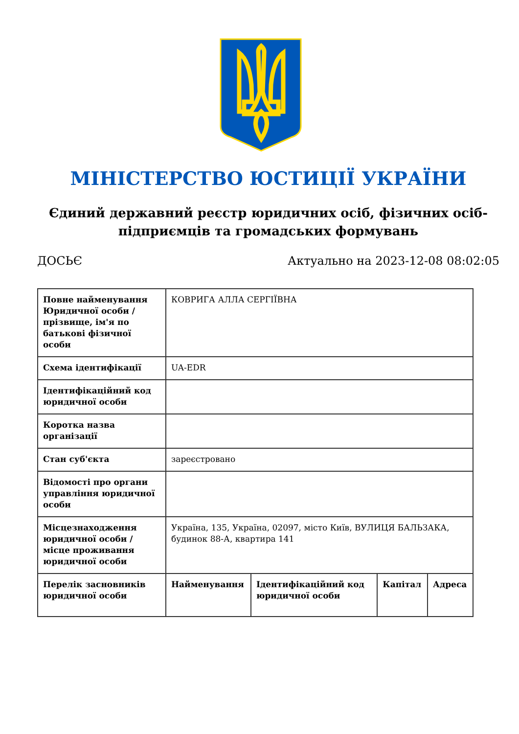МІНІСТЕРСТВО ЮСТИЦІЇ УКРАЇНИ
Єдиний державний реєстр юридичних осіб, фізичних осіб-підприємців та громадських формувань
ДОСЬЄ Актуально на 2023-12-08 08:02:05
| Повне найменування Юридичної особи / прізвище, ім'я по батькові фізичної особи | КОВРИГА АЛЛА СЕРГІЇВНА | | | |
| Схема ідентифікації | UA-EDR | | | |
| Ідентифікаційний код юридичної особи | | | | |
| Коротка назва організації | | | | |
| Стан суб'єкта | зареєстровано | | | |
| Відомості про органи управління юридичної особи | | | | |
| Місцезнаходження юридичної особи / місце проживання юридичної особи | Україна, 135, Україна, 02097, місто Київ, ВУЛИЦЯ БАЛЬЗАКА, будинок 88-А, квартира 141 | | | |
| Перелік засновників юридичної особи | Найменування | Ідентифікаційний код юридичної особи | Капітал | Адреса |